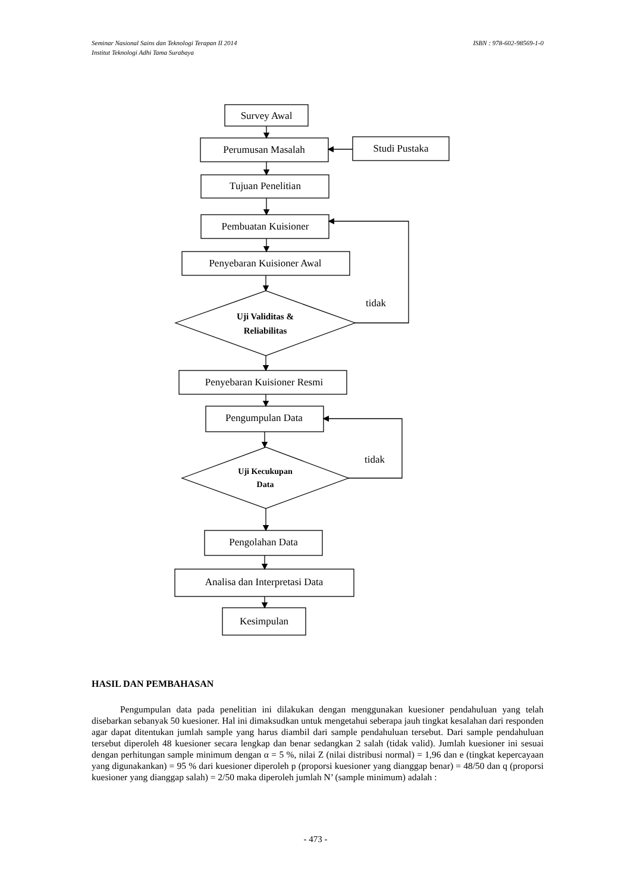ISBN : 978-602-98569-1-0 Seminar Nasional Sains dan Teknologi Terapan II 2014
Institut Teknologi Adhi Tama Surabaya
Survey Awal
Perumusan Masalah
Studi Pustaka
Tujuan Penelitian
Pembuatan Kuisioner
Penyebaran Kuisioner Awal
tidak
Uji Validitas &
Reliabilitas
Penyebaran Kuisioner Resmi
Pengumpulan Data
tidak
Uji Kecukupan
Data
Pengolahan Data
Analisa dan Interpretasi Data
Kesimpulan
HASIL DAN PEMBAHASAN
Pengumpulan data pada penelitian ini dilakukan dengan menggunakan kuesioner pendahuluan yang telah disebarkan sebanyak 50 kuesioner. Hal ini dimaksudkan untuk mengetahui seberapa jauh tingkat kesalahan dari responden agar dapat ditentukan jumlah sample yang harus diambil dari sample pendahuluan tersebut. Dari sample pendahuluan tersebut diperoleh 48 kuesioner secara lengkap dan benar sedangkan 2 salah (tidak valid). Jumlah kuesioner ini sesuai dengan perhitungan sample minimum dengan α = 5 %, nilai Z (nilai distribusi normal) = 1,96 dan e (tingkat kepercayaan yang digunakankan) = 95 % dari kuesioner diperoleh p (proporsi kuesioner yang dianggap benar) = 48/50 dan q (proporsi kuesioner yang dianggap salah) = 2/50 maka diperoleh jumlah N’ (sample minimum) adalah :
- 473 -